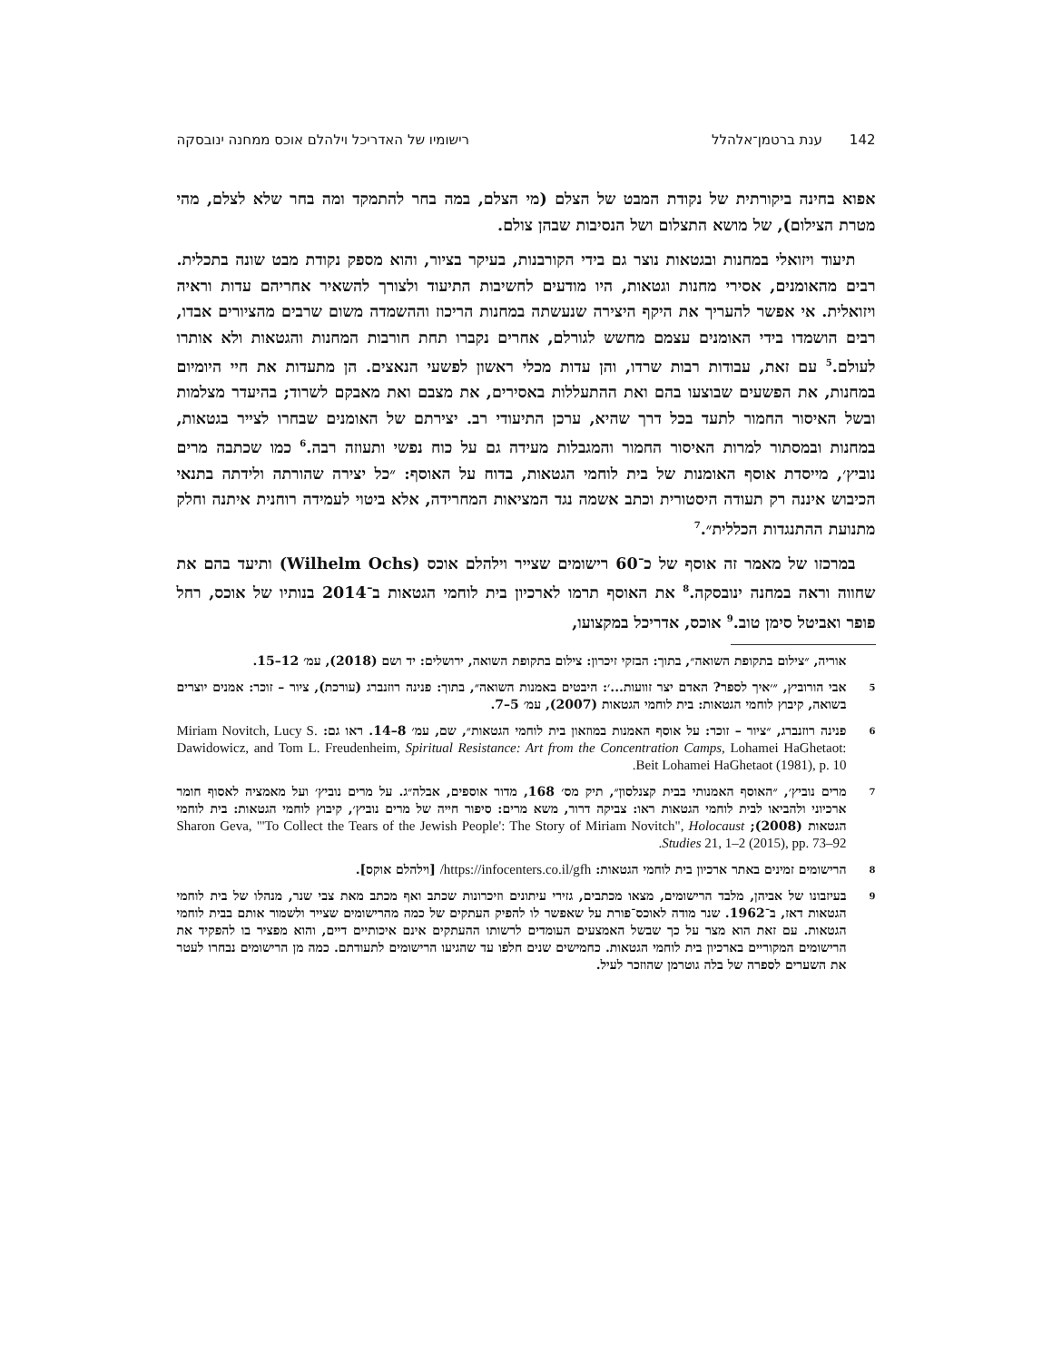142ענת ברטמן־אלהלל רישומיו של האדריכל וילהלם אוכס ממחנה ינובסקה
אפוא בחינה ביקורתית של נקודת המבט של הצלם (מי הצלם, במה בחר להתמקד ומה בחר שלא לצלם, מהי מטרת הצילום), של מושא התצלום ושל הנסיבות שבהן צולם.
תיעוד ויזואלי במחנות ובגטאות נוצר גם בידי הקורבנות, בעיקר בציור, והוא מספק נקודת מבט שונה בתכלית. רבים מהאומנים, אסירי מחנות וגטאות, היו מודעים לחשיבות התיעוד ולצורך להשאיר אחריהם עדות וראיה ויזואלית. אי אפשר להעריך את היקף היצירה שנעשתה במחנות הריכוז וההשמדה משום שרבים מהציורים אבדו, רבים הושמדו בידי האומנים עצמם מחשש לגורלם, אחרים נקברו תחת חורבות המחנות והגטאות ולא אותרו לעולם.<sup>5</sup> עם זאת, עבודות רבות שרדו, והן עדות מכלי ראשון לפשעי הנאצים. הן מתעדות את חיי היומיום במחנות, את הפשעים שבוצעו בהם ואת ההתעללות באסירים, את מצבם ואת מאבקם לשרוד; בהיעדר מצלמות ובשל האיסור החמור לתעד בכל דרך שהיא, ערכן התיעודי רב. יצירתם של האומנים שבחרו לצייר בגטאות, במחנות ובמסתור למרות האיסור החמור והמגבלות מעידה גם על כוח נפשי ותעוזה רבה.<sup>6</sup> כמו שכתבה מרים נוביץ׳, מייסדת אוסף האומנות של בית לוחמי הגטאות, בדוח על האוסף: ״כל יצירה שהורתה ולידתה בתנאי הכיבוש איננה רק תעודה היסטורית וכתב אשמה נגד המציאות המחרידה, אלא ביטוי לעמידה רוחנית איתנה וחלק מתנועת ההתנגדות הכללית״.<sup>7</sup>
במרכזו של מאמר זה אוסף של כ־60 רישומים שצייר וילהלם אוכס (Wilhelm Ochs) ותיעד בהם את שחווה וראה במחנה ינובסקה.<sup>8</sup> את האוסף תרמו לארכיון בית לוחמי הגטאות ב־2014 בנותיו של אוכס, רחל פופר ואביטל סימן טוב.<sup>9</sup> אוכס, אדריכל במקצועו,
אוריה, ״צילום בתקופת השואה״, בתוך: הבזקי זיכרון: צילום בתקופת השואה, ירושלים: יד ושם (2018), עמ׳ 12–15.
5
אבי הורוביץ, ״׳איך לספר? האדם יצר זוועות...׳: היבטים באמנות השואה״, בתוך: פנינה רוזנברג (עורכת), ציור – זוכר: אמנים יוצרים בשואה, קיבוץ לוחמי הגטאות: בית לוחמי הגטאות (2007), עמ׳ 5–7.
6
פנינה רוזנברג, ״ציור – זוכר: על אוסף האמנות במוזאון בית לוחמי הגטאות״, שם, עמ׳ 8–14. ראו גם: Miriam Novitch, Lucy S. Dawidowicz, and Tom L. Freudenheim, Spiritual Resistance: Art from the Concentration Camps, Lohamei HaGhetaot: Beit Lohamei HaGhetaot (1981), p. 10.
7
מרים נוביץ׳, ״האוסף האמנותי בבית קצנלסון״, תיק מס׳ 168, מדור אוספים, אבלה״ג. על מרים נוביץ׳ ועל מאמציה לאסוף חומר ארכיוני ולהביאו לבית לוחמי הגטאות ראו: צביקה דרור, משא מרים: סיפור חייה של מרים נוביץ׳, קיבוץ לוחמי הגטאות: בית לוחמי הגטאות (2008); Sharon Geva, "'To Collect the Tears of the Jewish People': The Story of Miriam Novitch", Holocaust Studies 21, 1–2 (2015), pp. 73–92.
8
הרישומים זמינים באתר ארכיון בית לוחמי הגטאות: https://infocenters.co.il/gfh/ [וילהלם אוקס].
9
בעיזבונו של אביהן, מלבד הרישומים, מצאו מכתבים, גזירי עיתונים וזיכרונות שכתב ואף מכתב מאת צבי שנר, מנהלו של בית לוחמי הגטאות דאז, ב־1962. שנר מודה לאוכס־פורת על שאפשר לו להפיק העתקים של כמה מהרישומים שצייר ולשמור אותם בבית לוחמי הגטאות. עם זאת הוא מצר על כך שבשל האמצעים העומדים לרשותו ההעתקים אינם איכותיים דיים, והוא מפציר בו להפקיד את הרישומים המקוריים בארכיון בית לוחמי הגטאות. כחמישים שנים חלפו עד שהגיעו הרישומים לתעודתם. כמה מן הרישומים נבחרו לעטר את השערים לספרה של בלה גוטרמן שהוזכר לעיל.